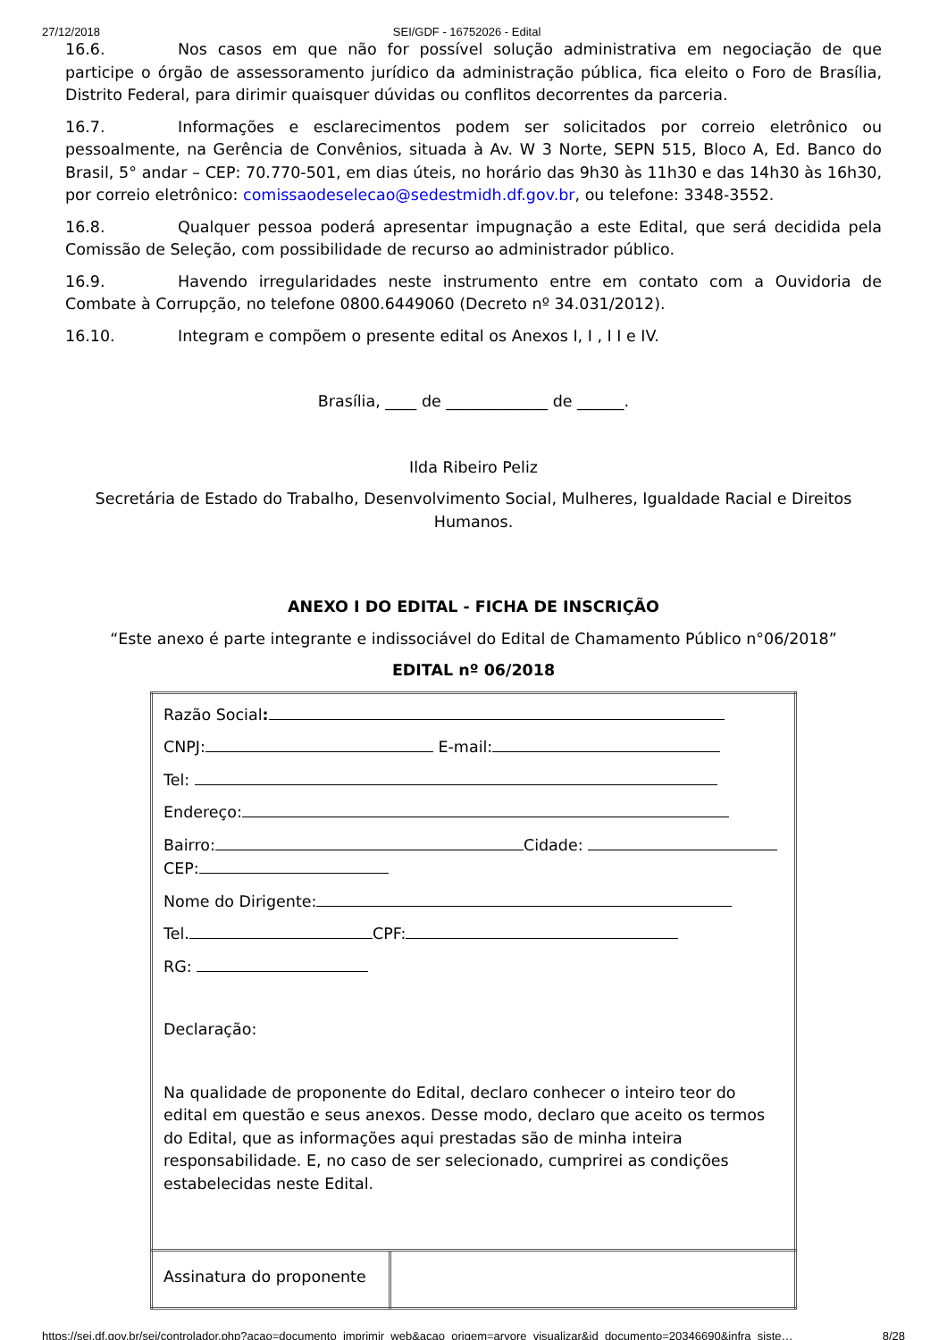27/12/2018 SEI/GDF - 16752026 - Edital
16.6. Nos casos em que não for possível solução administrativa em negociação de que participe o órgão de assessoramento jurídico da administração pública, fica eleito o Foro de Brasília, Distrito Federal, para dirimir quaisquer dúvidas ou conflitos decorrentes da parceria.
16.7. Informações e esclarecimentos podem ser solicitados por correio eletrônico ou pessoalmente, na Gerência de Convênios, situada à Av. W 3 Norte, SEPN 515, Bloco A, Ed. Banco do Brasil, 5° andar – CEP: 70.770-501, em dias úteis, no horário das 9h30 às 11h30 e das 14h30 às 16h30, por correio eletrônico: comissaodeselecao@sedestmidh.df.gov.br, ou telefone: 3348-3552.
16.8. Qualquer pessoa poderá apresentar impugnação a este Edital, que será decidida pela Comissão de Seleção, com possibilidade de recurso ao administrador público.
16.9. Havendo irregularidades neste instrumento entre em contato com a Ouvidoria de Combate à Corrupção, no telefone 0800.6449060 (Decreto nº 34.031/2012).
16.10. Integram e compõem o presente edital os Anexos I, I , I I e IV.
Brasília, ____ de _____________ de ______.
Ilda Ribeiro Peliz
Secretária de Estado do Trabalho, Desenvolvimento Social, Mulheres, Igualdade Racial e Direitos Humanos.
ANEXO I DO EDITAL - FICHA DE INSCRIÇÃO
“Este anexo é parte integrante e indissociável do Edital de Chamamento Público n°06/2018”
EDITAL nº 06/2018
| Razão Social : CNPJ: E-mail: Tel: Endereço: Bairro: Cidade: CEP: Nome do Dirigente: Tel. CPF: RG: Declaração: Na qualidade de proponente do Edital, declaro conhecer o inteiro teor do edital em questão e seus anexos. Desse modo, declaro que aceito os termos do Edital, que as informações aqui prestadas são de minha inteira responsabilidade. E, no caso de ser selecionado, cumprirei as condições estabelecidas neste Edital. | |
| Assinatura do proponente | |
https://sei.df.gov.br/sei/controlador.php?acao=documento_imprimir_web&acao_origem=arvore_visualizar&id_documento=20346690&infra_siste… 8/28